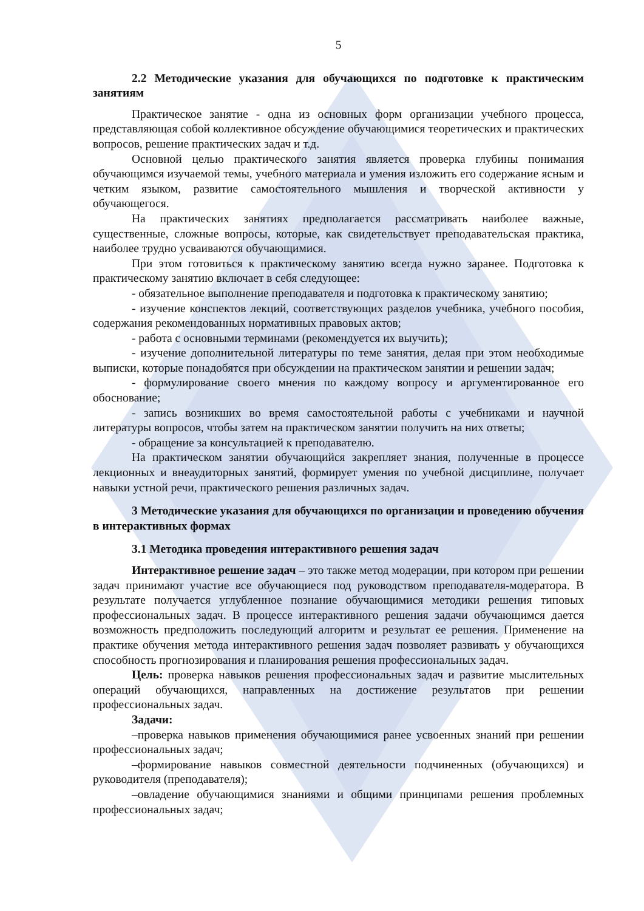5
2.2 Методические указания для обучающихся по подготовке к практическим занятиям
Практическое занятие - одна из основных форм организации учебного процесса, представляющая собой коллективное обсуждение обучающимися теоретических и практических вопросов, решение практических задач и т.д.
Основной целью практического занятия является проверка глубины понимания обучающимся изучаемой темы, учебного материала и умения изложить его содержание ясным и четким языком, развитие самостоятельного мышления и творческой активности у обучающегося.
На практических занятиях предполагается рассматривать наиболее важные, существенные, сложные вопросы, которые, как свидетельствует преподавательская практика, наиболее трудно усваиваются обучающимися.
При этом готовиться к практическому занятию всегда нужно заранее. Подготовка к практическому занятию включает в себя следующее:
- обязательное выполнение преподавателя и подготовка к практическому занятию;
- изучение конспектов лекций, соответствующих разделов учебника, учебного пособия, содержания рекомендованных нормативных правовых актов;
- работа с основными терминами (рекомендуется их выучить);
- изучение дополнительной литературы по теме занятия, делая при этом необходимые выписки, которые понадобятся при обсуждении на практическом занятии и решении задач;
- формулирование своего мнения по каждому вопросу и аргументированное его обоснование;
- запись возникших во время самостоятельной работы с учебниками и научной литературы вопросов, чтобы затем на практическом занятии получить на них ответы;
- обращение за консультацией к преподавателю.
На практическом занятии обучающийся закрепляет знания, полученные в процессе лекционных и внеаудиторных занятий, формирует умения по учебной дисциплине, получает навыки устной речи, практического решения различных задач.
3 Методические указания для обучающихся по организации и проведению обучения в интерактивных формах
3.1 Методика проведения интерактивного решения задач
Интерактивное решение задач – это также метод модерации, при котором при решении задач принимают участие все обучающиеся под руководством преподавателя-модератора. В результате получается углубленное познание обучающимися методики решения типовых профессиональных задач. В процессе интерактивного решения задачи обучающимся дается возможность предположить последующий алгоритм и результат ее решения. Применение на практике обучения метода интерактивного решения задач позволяет развивать у обучающихся способность прогнозирования и планирования решения профессиональных задач.
Цель: проверка навыков решения профессиональных задач и развитие мыслительных операций обучающихся, направленных на достижение результатов при решении профессиональных задач.
Задачи:
–проверка навыков применения обучающимися ранее усвоенных знаний при решении профессиональных задач;
–формирование навыков совместной деятельности подчиненных (обучающихся) и руководителя (преподавателя);
–овладение обучающимися знаниями и общими принципами решения проблемных профессиональных задач;